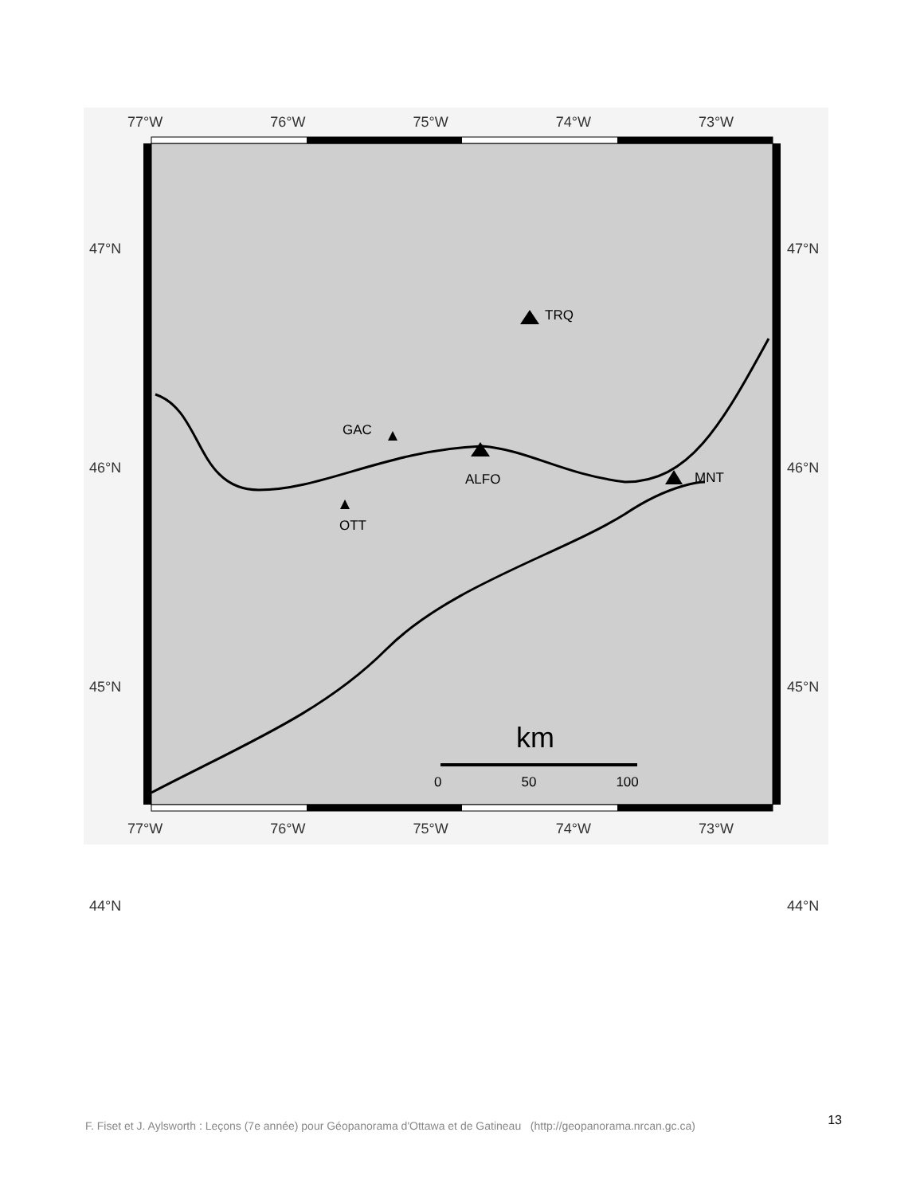77°W 76°W 75°W 74°W 73°W
77°W 76°W 75°W 74°W 73°W
47°N
46°N
45°N
44°N
47°N
46°N
45°N
44°N
TRQ
GAC
ALFO MNT
OTT
km
0 50 100
F. Fiset et J. Aylsworth : Leçons (7e année) pour Géopanorama d'Ottawa et de Gatineau (http://geopanorama.nrcan.gc.ca) 13